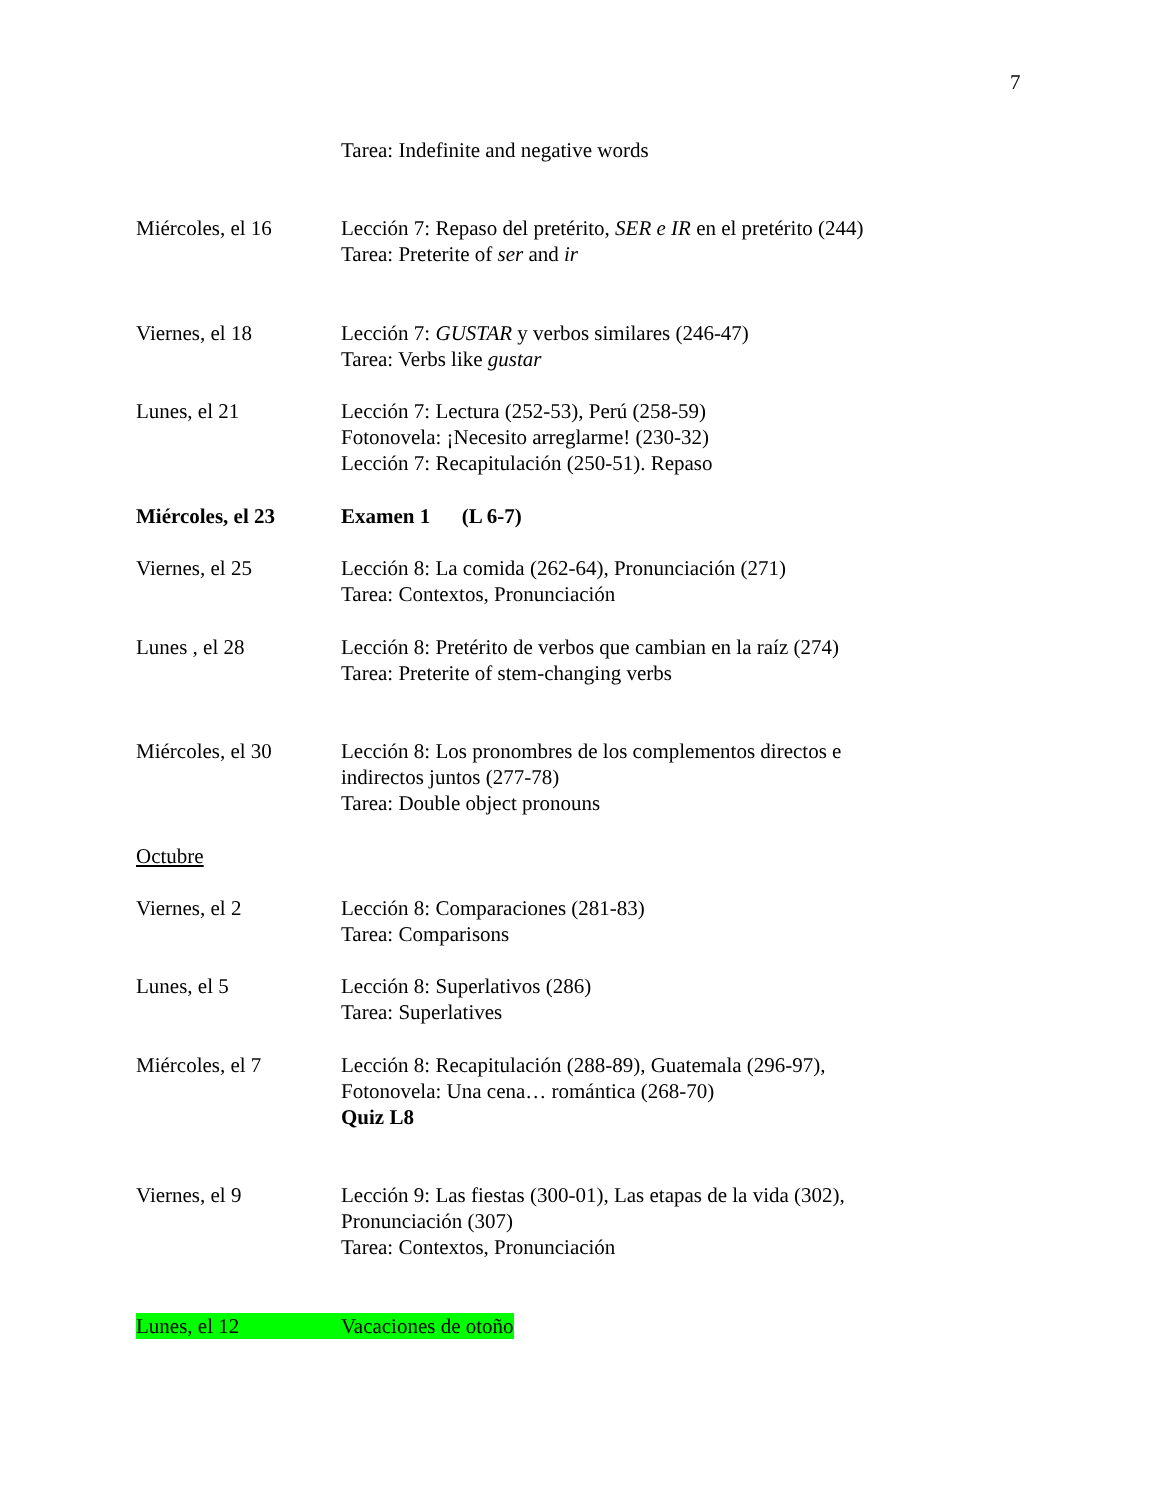7
Tarea: Indefinite and negative words
Miércoles, el 16 Lección 7: Repaso del pretérito, SER e IR en el pretérito (244)
Tarea: Preterite of ser and ir
Viernes, el 18 Lección 7: GUSTAR y verbos similares (246-47)
Tarea: Verbs like gustar
Lunes, el 21 Lección 7: Lectura (252-53), Perú (258-59)
Fotonovela: ¡Necesito arreglarme! (230-32)
Lección 7: Recapitulación (250-51). Repaso
Miércoles, el 23 Examen 1 (L 6-7)
Viernes, el 25 Lección 8: La comida (262-64), Pronunciación (271)
Tarea: Contextos, Pronunciación
Lunes , el 28 Lección 8: Pretérito de verbos que cambian en la raíz (274)
Tarea: Preterite of stem-changing verbs
Miércoles, el 30 Lección 8: Los pronombres de los complementos directos e
indirectos juntos (277-78)
Tarea: Double object pronouns
Octubre
Viernes, el 2 Lección 8: Comparaciones (281-83)
Tarea: Comparisons
Lunes, el 5 Lección 8: Superlativos (286)
Tarea: Superlatives
Miércoles, el 7 Lección 8: Recapitulación (288-89), Guatemala (296-97),
Fotonovela: Una cena… romántica (268-70)
Quiz L8
Viernes, el 9 Lección 9: Las fiestas (300-01), Las etapas de la vida (302),
Pronunciación (307)
Tarea: Contextos, Pronunciación
Lunes, el 12 Vacaciones de otoño